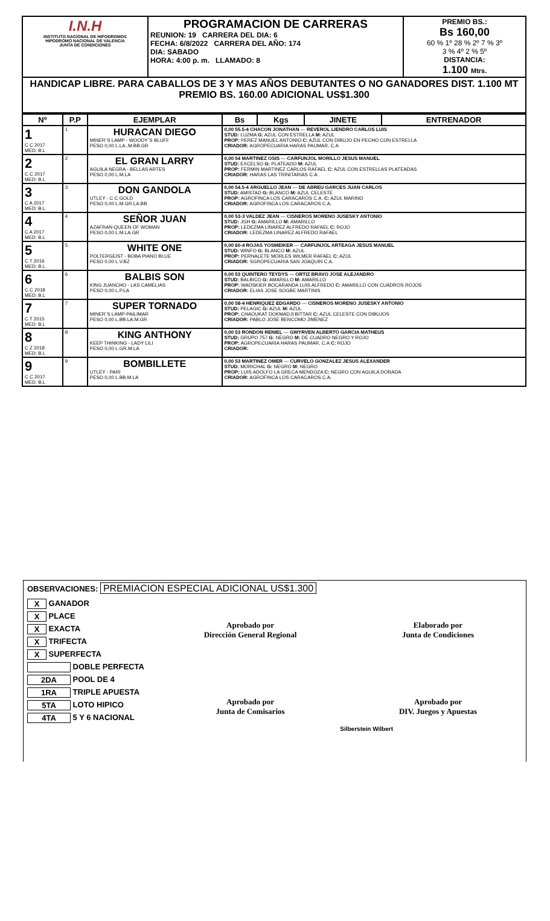| I.N.H INSTITUTO NACIONAL DE HIPODROMOS HIPODROMO NACIONAL DE VALENCIA JUNTA DE CONDICIONES | PROGRAMACION DE CARRERAS REUNION: 19 CARRERA DEL DIA: 6 FECHA: 6/8/2022 CARRERA DEL AÑO: 174 DIA: SABADO HORA: 4:00 p. m. LLAMADO: 8 | PREMIO BS.: Bs 160,00 60 % 1º 28 % 2º 7 % 3º 3 % 4º 2 % 5º DISTANCIA: 1.100 Mtrs. |
| HANDICAP LIBRE. PARA CABALLOS DE 3 Y MAS AÑOS DEBUTANTES O NO GANADORES DIST. 1.100 MT PREMIO BS. 160.00 ADICIONAL US$1.300 | | |
| Nº | P.P | EJEMPLAR | Bs | Kgs | JINETE | ENTRENADOR |
| --- | --- | --- | --- | --- | --- | --- |
| 1 C C 2017 MED: B.L | 1 | HURACAN DIEGO MINER`S LAMP - WOODY´S BLUFF PESO 0,00 L.LA..M.BB.GR | 0,00 55.5-4 CHACON JONATHAN — REVEROL LIENDRO CARLOS LUIS STUD: LUZMA G: AZUL CON ESTRELLA M: AZUL PROP: PEREZ MANUEL ANTONIO C: AZUL CON DIBUJO EN PECHO CON ESTRELLA CRIADOR: AGROPECUARIA HARAS PAUMAR, C.A | | | |
| 2 C C 2017 MED: B.L | 2 | EL GRAN LARRY AGUILA NEGRA - BELLAS ARTES PESO 0,00 L.M.LA | 0,00 54 MARTINEZ OSIS — CARFUNJOL MORILLO JESUS MANUEL STUD: EXCELSO G: PLATEADO M: AZUL PROP: FERMIN MARTINEZ CARLOS RAFAEL C: AZUL CON ESTRELLAS PLATEADAS CRIADOR: HARAS LAS TRINITARIAS C.A. | | | |
| 3 C A 2017 MED: B.L | 3 | DON GANDOLA UTLEY - C C GOLD PESO 0,00 L.M.GR.LA.BB | 0,00 54.5-4 ARGUELLO JEAN — DE ABREU GARCES JUAN CARLOS STUD: AMISTAD G: BLANCO M: AZUL CELESTE PROP: AGROFINCA LOS CARACAROS C.A. C: AZUL MARINO CRIADOR: AGROFINCA LOS CARACAROS C.A. | | | |
| 4 C A 2017 MED: B.L | 4 | SEÑOR JUAN AZAFRAN-QUEEN OF WOMAN PESO 0,00 L.M.LA.GR | 0,00 53-3 VALDEZ JEAN — CISNEROS MORENO JUSESKY ANTONIO STUD: JGH G: AMARILLO M: AMARILLO PROP: LEDEZMA LINAREZ ALFREDO RAFAEL C: ROJO CRIADOR: LEDEZMA LINAREZ ALFREDO RAFAEL | | | |
| 5 C T 2016 MED: B.L. | 5 | WHITE ONE POLTERGEIST - BOBA PIANO BLUE PESO 0,00 L.V.BZ | 0,00 60-4 ROJAS YOSMEIKER — CARFUNJOL ARTEAGA JESUS MANUEL STUD: WINFO G: BLANCO M: AZUL PROP: PERNALETE MORLES WILMER RAFAEL C: AZUL CRIADOR: SGROPECUARIA SAN JOAQUIN C.A. | | | |
| 6 C C 2018 MED: B.L | 6 | BALBIS SON KING JUANCHO - LAS CAMELIAS PESO 0,00 L.P.LA | 0,00 53 QUINTERO TEYDYS — ORTIZ BRAVO JOSE ALEJANDRO STUD: BALBICO G: AMARILLO M: AMARILLO PROP: WADSKIER BOCARANDA LUIS ALFREDO C: AMARILLO CON CUADROS ROJOS CRIADOR: ELIAS JOSE SOGBE MARTINIS | | | |
| 7 C T 2015 MED: B.L | 7 | SUPER TORNADO MINER´S LAMP-PAILIMAR PESO 0,00 L.BB.LA.M.GR | 0,00 58-4 HENRIQUEZ EDGARDO — CISNEROS MORENO JUSESKY ANTONIO STUD: PELAGIC G: AZUL M: AZUL PROP: CHAOUKAT DOKMADJI BITTAR C: AZUL CELESTE CON DIBUJOS CRIADOR: PABLO JOSE BENCOMO JIMENEZ | | | |
| 8 C Z 2018 MED: B.L | 8 | KING ANTHONY KEEP THINKING - LADY LILI PESO 0,00 L.GR.M.LA | 0,00 53 RONDON RENIEL — GWYRVEN ALBERTO GARCIA MATHEUS STUD: GRUPO 757 G: NEGRO M: DE CUADRO NEGRO Y ROJO PROP: AGROPECUARIA HARAS PAUMAR, C.A C: ROJO CRIADOR: | | | |
| 9 C C 2017 MED: B.L | 9 | BOMBILLETE UTLEY - PARI PESO 0,00 L.BB.M.LA | 0,00 53 MARTINEZ OMER — CURVELO GONZALEZ JESUS ALEXANDER STUD: MORICHAL G: NEGRO M: NEGRO PROP: LUIS ADOLFO LA GRECA MENDOZA C: NEGRO CON AGUILA DORADA CRIADOR: AGROFINCA LOS CARACAROS C.A. | | | |
OBSERVACIONES: PREMIACION ESPECIAL ADICIONAL US$1.300
X GANADOR
X PLACE
X EXACTA
X TRIFECTA
X SUPERFECTA
DOBLE PERFECTA
2DA POOL DE 4
1RA TRIPLE APUESTA
5TA LOTO HIPICO
4TA 5 Y 6 NACIONAL
Aprobado por
Dirección General Regional
Elaborado por
Junta de Condiciones
Aprobado por
Junta de Comisarios
Aprobado por
DIV. Juegos y Apuestas
Silberstein Wilbert